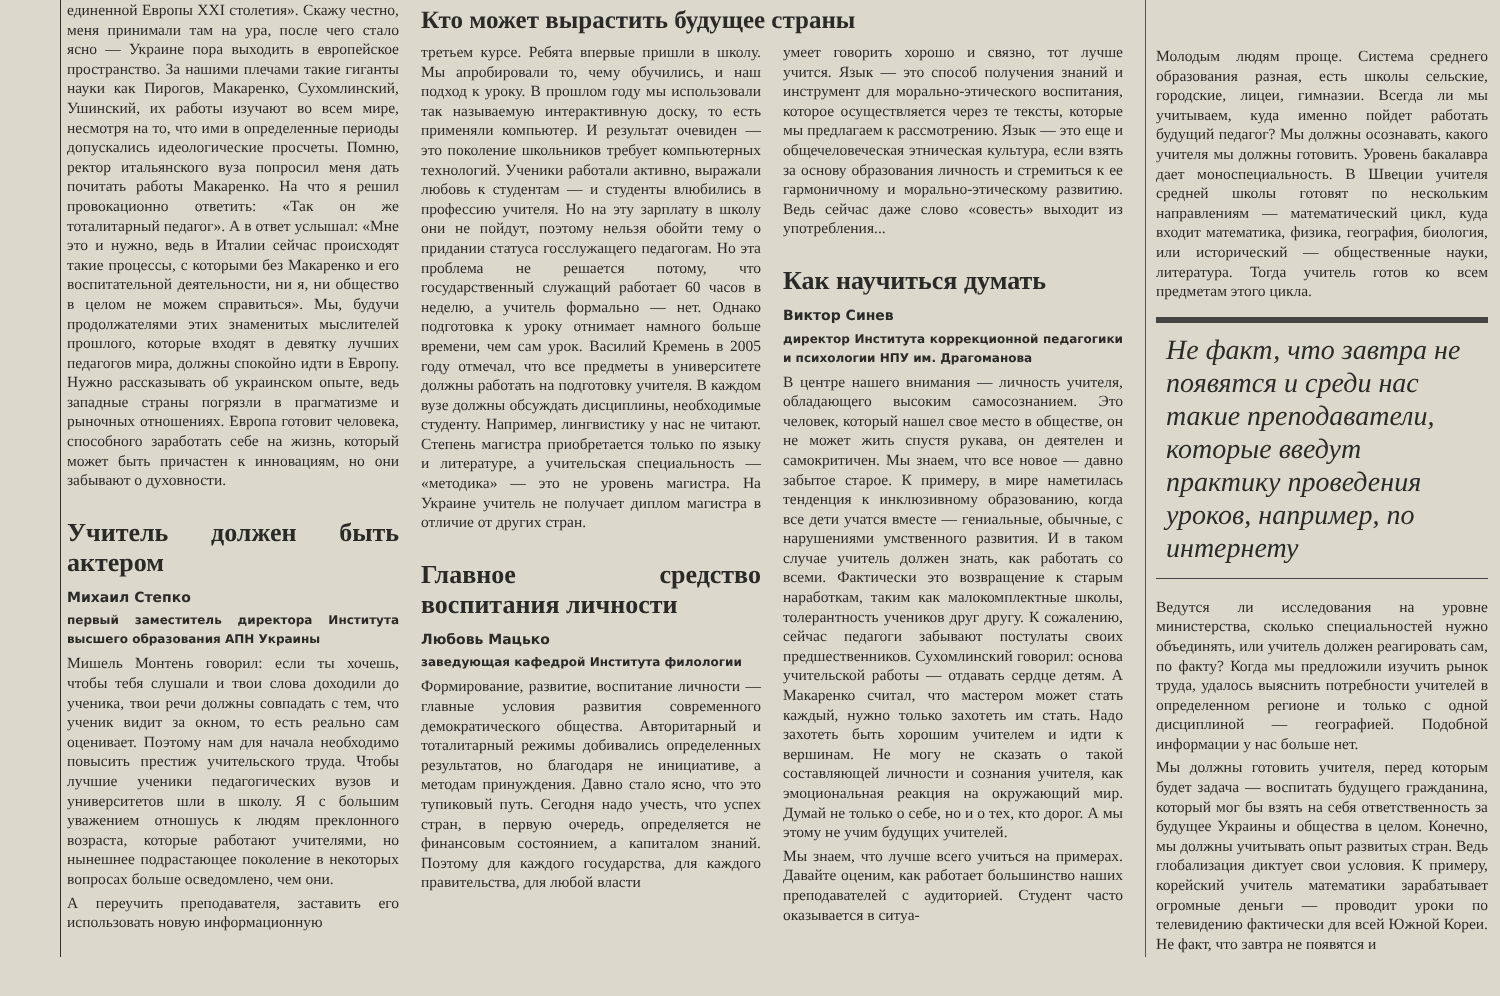единенной Европы XXI столетия». Скажу честно, меня принимали там на ура, после чего стало ясно — Украине пора выходить в европейское пространство. За нашими плечами такие гиганты науки как Пирогов, Макаренко, Сухомлинский, Ушинский, их работы изучают во всем мире, несмотря на то, что ими в определенные периоды допускались идеологические просчеты. Помню, ректор итальянского вуза попросил меня дать почитать работы Макаренко. На что я решил провокационно ответить: «Так он же тоталитарный педагог». А в ответ услышал: «Мне это и нужно, ведь в Италии сейчас происходят такие процессы, с которыми без Макаренко и его воспитательной деятельности, ни я, ни общество в целом не можем справиться». Мы, будучи продолжателями этих знаменитых мыслителей прошлого, которые входят в девятку лучших педагогов мира, должны спокойно идти в Европу. Нужно рассказывать об украинском опыте, ведь западные страны погрязли в прагматизме и рыночных отношениях. Европа готовит человека, способного заработать себе на жизнь, который может быть причастен к инновациям, но они забывают о духовности.
Учитель должен быть актером
Михаил Степко
первый заместитель директора Института высшего образования АПН Украины
Мишель Монтень говорил: если ты хочешь, чтобы тебя слушали и твои слова доходили до ученика, твои речи должны совпадать с тем, что ученик видит за окном, то есть реально сам оценивает. Поэтому нам для начала необходимо повысить престиж учительского труда. Чтобы лучшие ученики педагогических вузов и университетов шли в школу. Я с большим уважением отношусь к людям преклонного возраста, которые работают учителями, но нынешнее подрастающее поколение в некоторых вопросах больше осведомлено, чем они.
А переучить преподавателя, заставить его использовать новую информационную
Кто может вырастить будущее страны
третьем курсе. Ребята впервые пришли в школу. Мы апробировали то, чему обучились, и наш подход к уроку. В прошлом году мы использовали так называемую интерактивную доску, то есть применяли компьютер. И результат очевиден — это поколение школьников требует компьютерных технологий. Ученики работали активно, выражали любовь к студентам — и студенты влюбились в профессию учителя. Но на эту зарплату в школу они не пойдут, поэтому нельзя обойти тему о придании статуса госслужащего педагогам. Но эта проблема не решается потому, что государственный служащий работает 60 часов в неделю, а учитель формально — нет. Однако подготовка к уроку отнимает намного больше времени, чем сам урок. Василий Кремень в 2005 году отмечал, что все предметы в университете должны работать на подготовку учителя. В каждом вузе должны обсуждать дисциплины, необходимые студенту. Например, лингвистику у нас не читают. Степень магистра приобретается только по языку и литературе, а учительская специальность — «методика» — это не уровень магистра. На Украине учитель не получает диплом магистра в отличие от других стран.
Главное средство воспитания личности
Любовь Мацько
заведующая кафедрой Института филологии
Формирование, развитие, воспитание личности — главные условия развития современного демократического общества. Авторитарный и тоталитарный режимы добивались определенных результатов, но благодаря не инициативе, а методам принуждения. Давно стало ясно, что это тупиковый путь. Сегодня надо учесть, что успех стран, в первую очередь, определяется не финансовым состоянием, а капиталом знаний. Поэтому для каждого государства, для каждого правительства, для любой власти
умеет говорить хорошо и связно, тот лучше учится. Язык — это способ получения знаний и инструмент для морально-этического воспитания, которое осуществляется через те тексты, которые мы предлагаем к рассмотрению. Язык — это еще и общечеловеческая этническая культура, если взять за основу образования личность и стремиться к ее гармоничному и морально-этическому развитию. Ведь сейчас даже слово «совесть» выходит из употребления...
Как научиться думать
Виктор Синев
директор Института коррекционной педагогики и психологии НПУ им. Драгоманова
В центре нашего внимания — личность учителя, обладающего высоким самосознанием. Это человек, который нашел свое место в обществе, он не может жить спустя рукава, он деятелен и самокритичен. Мы знаем, что все новое — давно забытое старое. К примеру, в мире наметилась тенденция к инклюзивному образованию, когда все дети учатся вместе — гениальные, обычные, с нарушениями умственного развития. И в таком случае учитель должен знать, как работать со всеми. Фактически это возвращение к старым наработкам, таким как малокомплектные школы, толерантность учеников друг другу. К сожалению, сейчас педагоги забывают постулаты своих предшественников. Сухомлинский говорил: основа учительской работы — отдавать сердце детям. А Макаренко считал, что мастером может стать каждый, нужно только захотеть им стать. Надо захотеть быть хорошим учителем и идти к вершинам. Не могу не сказать о такой составляющей личности и сознания учителя, как эмоциональная реакция на окружающий мир. Думай не только о себе, но и о тех, кто дорог. А мы этому не учим будущих учителей.
Мы знаем, что лучше всего учиться на примерах. Давайте оценим, как работает большинство наших преподавателей с аудиторией. Студент часто оказывается в ситуа-
Молодым людям проще. Система среднего образования разная, есть школы сельские, городские, лицеи, гимназии. Всегда ли мы учитываем, куда именно пойдет работать будущий педагог? Мы должны осознавать, какого учителя мы должны готовить. Уровень бакалавра дает моноспециальность. В Швеции учителя средней школы готовят по нескольким направлениям — математический цикл, куда входит математика, физика, география, биология, или исторический — общественные науки, литература. Тогда учитель готов ко всем предметам этого цикла.
Не факт, что завтра не появятся и среди нас такие преподаватели, которые введут практику проведения уроков, например, по интернету
Ведутся ли исследования на уровне министерства, сколько специальностей нужно объединять, или учитель должен реагировать сам, по факту? Когда мы предложили изучить рынок труда, удалось выяснить потребности учителей в определенном регионе и только с одной дисциплиной — географией. Подобной информации у нас больше нет.
Мы должны готовить учителя, перед которым будет задача — воспитать будущего гражданина, который мог бы взять на себя ответственность за будущее Украины и общества в целом. Конечно, мы должны учитывать опыт развитых стран. Ведь глобализация диктует свои условия. К примеру, корейский учитель математики зарабатывает огромные деньги — проводит уроки по телевидению фактически для всей Южной Кореи. Не факт, что завтра не появятся и